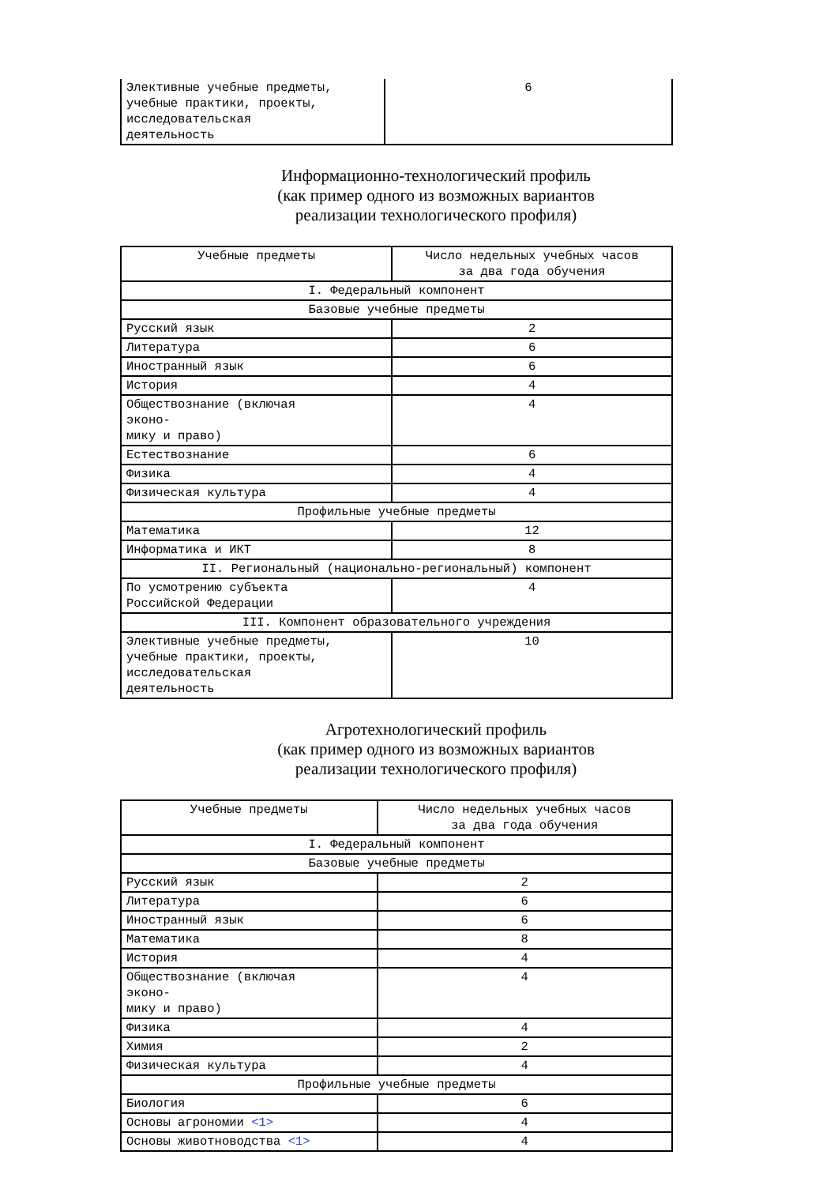| Элективные учебные предметы, учебные практики, проекты, исследовательская деятельность | 6 |
Информационно-технологический профиль
(как пример одного из возможных вариантов
реализации технологического профиля)
| Учебные предметы | Число недельных учебных часов за два года обучения |
| --- | --- |
| I. Федеральный компонент | |
| Базовые учебные предметы | |
| Русский язык | 2 |
| Литература | 6 |
| Иностранный язык | 6 |
| История | 4 |
| Обществознание (включая эконо- мику и право) | 4 |
| Естествознание | 6 |
| Физика | 4 |
| Физическая культура | 4 |
| Профильные учебные предметы | |
| Математика | 12 |
| Информатика и ИКТ | 8 |
| II. Региональный (национально-региональный) компонент | |
| По усмотрению субъекта Российской Федерации | 4 |
| III. Компонент образовательного учреждения | |
| Элективные учебные предметы, учебные практики, проекты, исследовательская деятельность | 10 |
Агротехнологический профиль
(как пример одного из возможных вариантов
реализации технологического профиля)
| Учебные предметы | Число недельных учебных часов за два года обучения |
| --- | --- |
| I. Федеральный компонент | |
| Базовые учебные предметы | |
| Русский язык | 2 |
| Литература | 6 |
| Иностранный язык | 6 |
| Математика | 8 |
| История | 4 |
| Обществознание (включая эконо- мику и право) | 4 |
| Физика | 4 |
| Химия | 2 |
| Физическая культура | 4 |
| Профильные учебные предметы | |
| Биология | 6 |
| Основы агрономии <1> | 4 |
| Основы животноводства <1> | 4 |